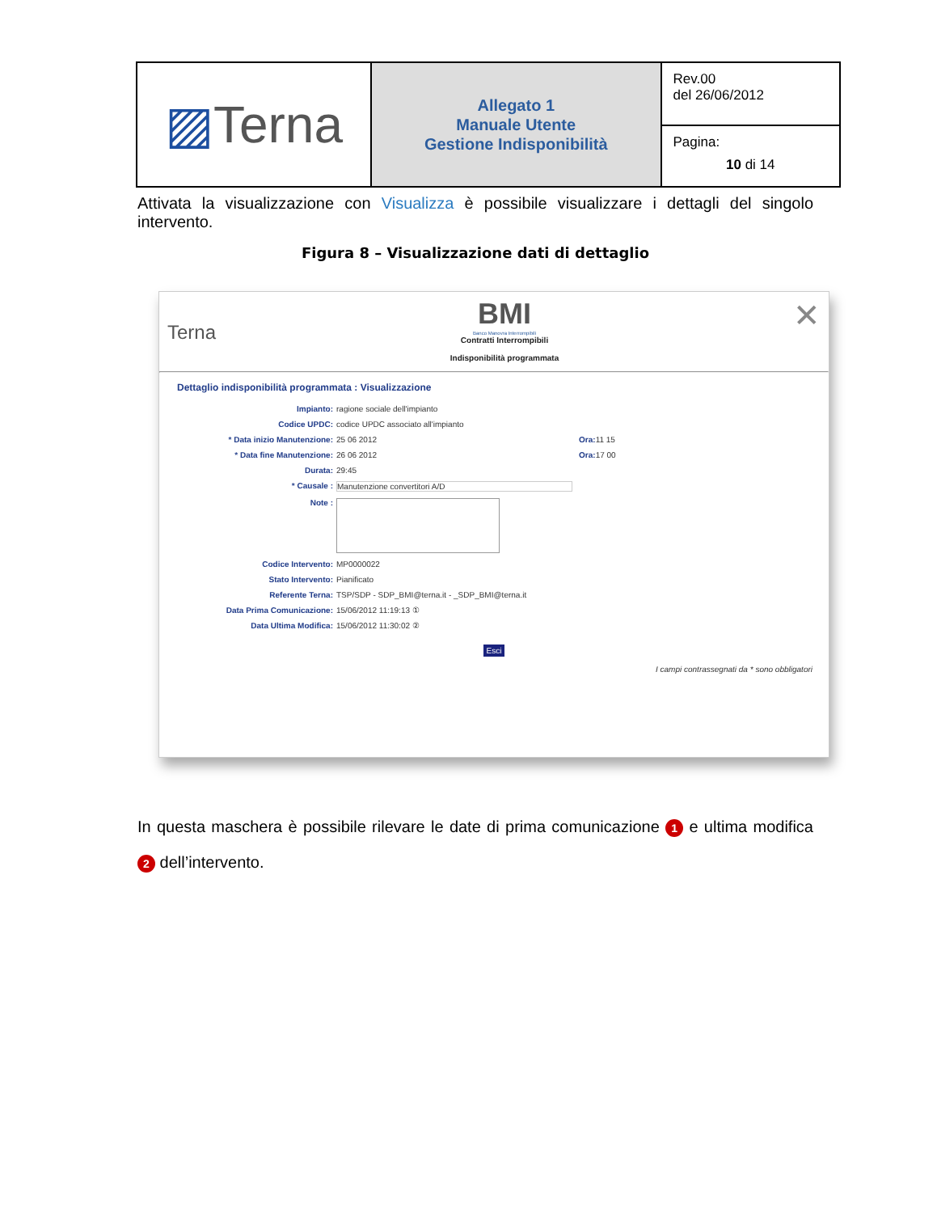| ▨ Terna | Allegato 1 Manuale Utente Gestione Indisponibilità | Rev.00 del 26/06/2012 |
| | | Pagina: 10 di 14 |
Attivata la visualizzazione con Visualizza è possibile visualizzare i dettagli del singolo intervento.
Figura 8 – Visualizzazione dati di dettaglio
Terna
BMI
Banco Manovra Interrompibili
Contratti Interrompibili
Indisponibilità programmata
✕
Dettaglio indisponibilità programmata : Visualizzazione
Impianto: ragione sociale dell'impianto
Codice UPDC: codice UPDC associato all'impianto
* Data inizio Manutenzione: 25 06 2012 Ora: 11 15
* Data fine Manutenzione: 26 06 2012 Ora: 17 00
Durata: 29:45
* Causale : Manutenzione convertitori A/D
Note :
Codice Intervento: MP0000022
Stato Intervento: Pianificato
Referente Terna: TSP/SDP - SDP_BMI@terna.it - _SDP_BMI@terna.it
Data Prima Comunicazione: 15/06/2012 11:19:13 ①
Data Ultima Modifica: 15/06/2012 11:30:02 ②
Esci
I campi contrassegnati da * sono obbligatori
In questa maschera è possibile rilevare le date di prima comunicazione 1 e ultima modifica 2 dell’intervento.